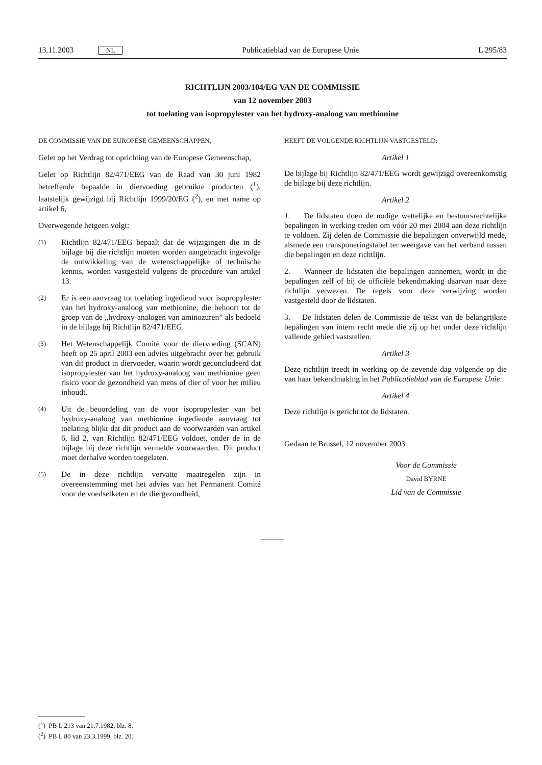13.11.2003 NL Publicatieblad van de Europese Unie L 295/83
RICHTLIJN 2003/104/EG VAN DE COMMISSIE
van 12 november 2003
tot toelating van isopropylester van het hydroxy-analoog van methionine
DE COMMISSIE VAN DE EUROPESE GEMEENSCHAPPEN,
Gelet op het Verdrag tot oprichting van de Europese Gemeenschap,
Gelet op Richtlijn 82/471/EEG van de Raad van 30 juni 1982 betreffende bepaalde in diervoeding gebruikte producten (<sup>1</sup>), laatstelijk gewijzigd bij Richtlijn 1999/20/EG (<sup>2</sup>), en met name op artikel 6,
Overwegende hetgeen volgt:
(1)
Richtlijn 82/471/EEG bepaalt dat de wijzigingen die in de bijlage bij die richtlijn moeten worden aangebracht ingevolge de ontwikkeling van de wetenschappelijke of technische kennis, worden vastgesteld volgens de procedure van artikel 13.
(2)
Er is een aanvraag tot toelating ingediend voor isopropylester van het hydroxy-analoog van methionine, die behoort tot de groep van de „hydroxy-analogen van aminozuren” als bedoeld in de bijlage bij Richtlijn 82/471/EEG.
(3)
Het Wetenschappelijk Comité voor de diervoeding (SCAN) heeft op 25 april 2003 een advies uitgebracht over het gebruik van dit product in diervoeder, waarin wordt geconcludeerd dat isopropylester van het hydroxy-analoog van methionine geen risico voor de gezondheid van mens of dier of voor het milieu inhoudt.
(4)
Uit de beoordeling van de voor isopropylester van het hydroxy-analoog van methionine ingediende aanvraag tot toelating blijkt dat dit product aan de voorwaarden van artikel 6, lid 2, van Richtlijn 82/471/EEG voldoet, onder de in de bijlage bij deze richtlijn vermelde voorwaarden. Dit product moet derhalve worden toegelaten.
(5)
De in deze richtlijn vervatte maatregelen zijn in overeenstemming met het advies van het Permanent Comité voor de voedselketen en de diergezondheid,
HEEFT DE VOLGENDE RICHTLIJN VASTGESTELD:
Artikel 1
De bijlage bij Richtlijn 82/471/EEG wordt gewijzigd overeenkomstig de bijlage bij deze richtlijn.
Artikel 2
1. De lidstaten doen de nodige wettelijke en bestuursrechtelijke bepalingen in werking treden om vóór 20 mei 2004 aan deze richtlijn te voldoen. Zij delen de Commissie die bepalingen onverwijld mede, alsmede een transponeringstabel ter weergave van het verband tussen die bepalingen en deze richtlijn.
2. Wanneer de lidstaten die bepalingen aannemen, wordt in die bepalingen zelf of bij de officiële bekendmaking daarvan naar deze richtlijn verwezen. De regels voor deze verwijzing worden vastgesteld door de lidstaten.
3. De lidstaten delen de Commissie de tekst van de belangrijkste bepalingen van intern recht mede die zij op het onder deze richtlijn vallende gebied vaststellen.
Artikel 3
Deze richtlijn treedt in werking op de zevende dag volgende op die van haar bekendmaking in het Publicatieblad van de Europese Unie.
Artikel 4
Deze richtlijn is gericht tot de lidstaten.
Gedaan te Brussel, 12 november 2003.
Voor de Commissie
David BYRNE
Lid van de Commissie
(<sup>1</sup>) PB L 213 van 21.7.1982, blz. 8.
(<sup>2</sup>) PB L 80 van 23.3.1999, blz. 20.